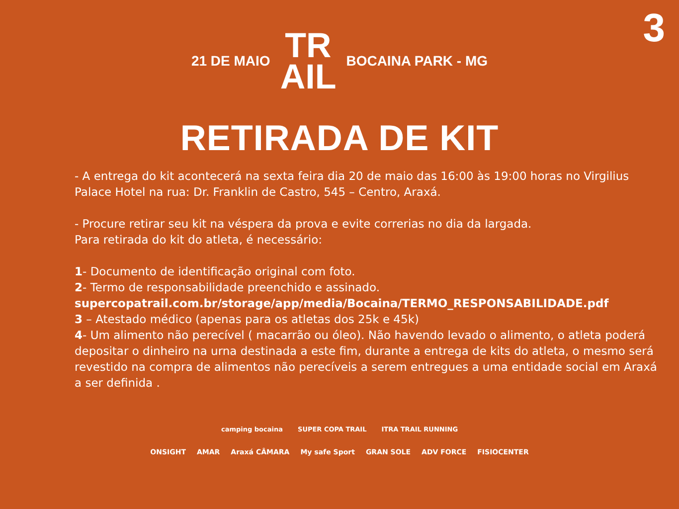3
21 DE MAIO TR
AIL BOCAINA PARK - MG
RETIRADA DE KIT
- A entrega do kit acontecerá na sexta feira dia 20 de maio das 16:00 às 19:00 horas no Virgilius Palace Hotel na rua: Dr. Franklin de Castro, 545 – Centro, Araxá.
- Procure retirar seu kit na véspera da prova e evite correrias no dia da largada.
Para retirada do kit do atleta, é necessário:
1- Documento de identificação original com foto.
2- Termo de responsabilidade preenchido e assinado.
supercopatrail.com.br/storage/app/media/Bocaina/TERMO_RESPONSABILIDADE.pdf
3 – Atestado médico (apenas para os atletas dos 25k e 45k)
4- Um alimento não perecível ( macarrão ou óleo). Não havendo levado o alimento, o atleta poderá depositar o dinheiro na urna destinada a este fim, durante a entrega de kits do atleta, o mesmo será revestido na compra de alimentos não perecíveis a serem entregues a uma entidade social em Araxá a ser definida .
camping bocaina SUPER COPA TRAIL ITRA TRAIL RUNNING
ONSIGHT AMAR Araxá CÂMARA My safe Sport GRAN SOLE ADV FORCE FISIOCENTER